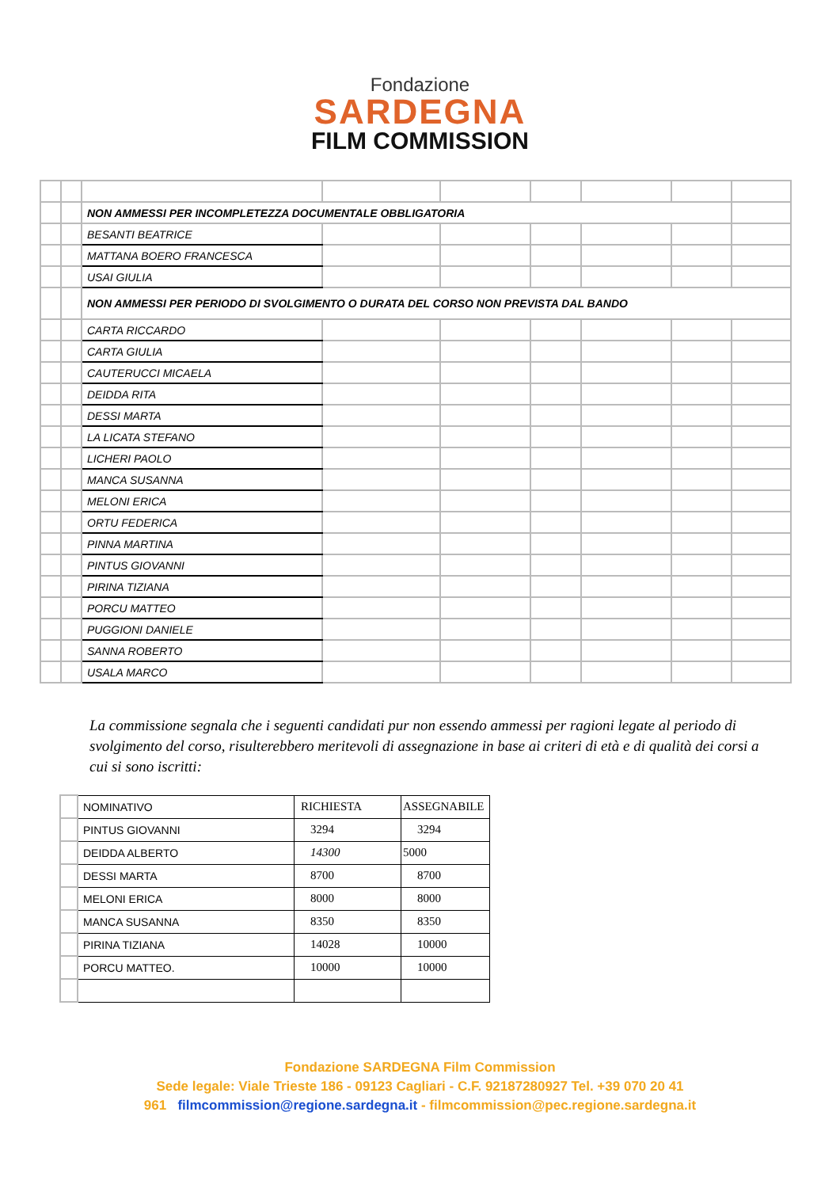Fondazione
SARDEGNA
FILM COMMISSION
| | | NON AMMESSI PER INCOMPLETEZZA DOCUMENTALE OBBLIGATORIA | | | | | | |
| | | BESANTI BEATRICE | | | | | | |
| | | MATTANA BOERO FRANCESCA | | | | | | |
| | | USAI GIULIA | | | | | | |
| | | NON AMMESSI PER PERIODO DI SVOLGIMENTO O DURATA DEL CORSO NON PREVISTA DAL BANDO | | | | | | |
| | | CARTA RICCARDO | | | | | | |
| | | CARTA GIULIA | | | | | | |
| | | CAUTERUCCI MICAELA | | | | | | |
| | | DEIDDA RITA | | | | | | |
| | | DESSI MARTA | | | | | | |
| | | LA LICATA STEFANO | | | | | | |
| | | LICHERI PAOLO | | | | | | |
| | | MANCA SUSANNA | | | | | | |
| | | MELONI ERICA | | | | | | |
| | | ORTU FEDERICA | | | | | | |
| | | PINNA MARTINA | | | | | | |
| | | PINTUS GIOVANNI | | | | | | |
| | | PIRINA TIZIANA | | | | | | |
| | | PORCU MATTEO | | | | | | |
| | | PUGGIONI DANIELE | | | | | | |
| | | SANNA ROBERTO | | | | | | |
| | | USALA MARCO | | | | | | |
La commissione segnala che i seguenti candidati pur non essendo ammessi per ragioni legate al periodo di svolgimento del corso, risulterebbero meritevoli di assegnazione in base ai criteri di età e di qualità dei corsi a cui si sono iscritti:
| | NOMINATIVO | RICHIESTA | ASSEGNABILE |
| | PINTUS GIOVANNI | 3294 | 3294 |
| | DEIDDA ALBERTO | 14300 | 5000 |
| | DESSI MARTA | 8700 | 8700 |
| | MELONI ERICA | 8000 | 8000 |
| | MANCA SUSANNA | 8350 | 8350 |
| | PIRINA TIZIANA | 14028 | 10000 |
| | PORCU MATTEO. | 10000 | 10000 |
Fondazione SARDEGNA Film Commission
Sede legale: Viale Trieste 186 - 09123 Cagliari - C.F. 92187280927 Tel. +39 070 20 41
961 filmcommission@regione.sardegna.it - filmcommission@pec.regione.sardegna.it